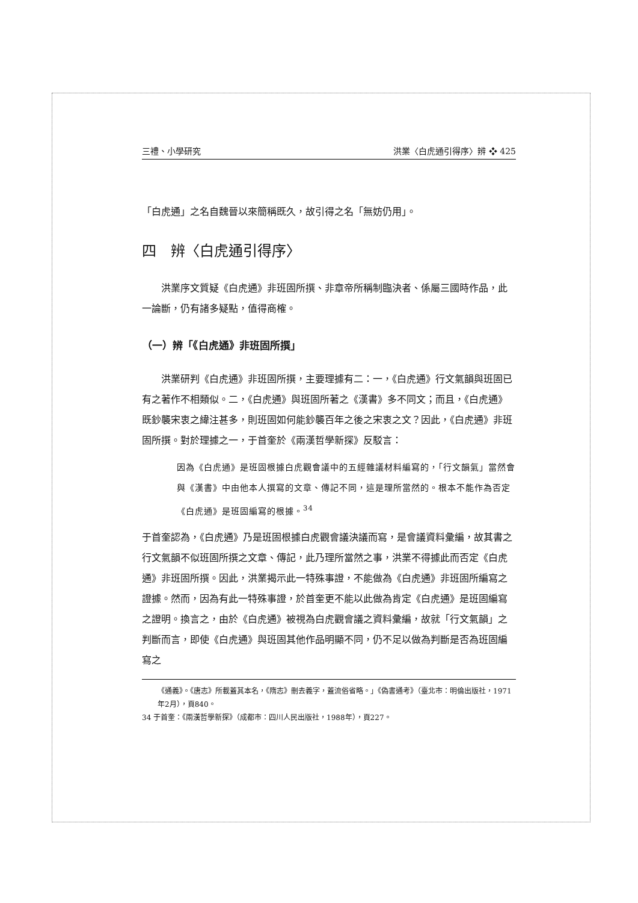三禮、小學研究 洪業〈白虎通引得序〉辨 ❖ 425
「白虎通」之名自魏晉以來簡稱既久，故引得之名「無妨仍用」。
四　辨〈白虎通引得序〉
洪業序文質疑《白虎通》非班固所撰、非章帝所稱制臨決者、係屬三國時作品，此一論斷，仍有諸多疑點，值得商榷。
（一）辨「《白虎通》非班固所撰」
洪業研判《白虎通》非班固所撰，主要理據有二：一，《白虎通》行文氣韻與班固已有之著作不相類似。二，《白虎通》與班固所著之《漢書》多不同文；而且，《白虎通》既鈔襲宋衷之緯注甚多，則班固如何能鈔襲百年之後之宋衷之文？因此，《白虎通》非班固所撰。對於理據之一，于首奎於《兩漢哲學新探》反駁言：
因為《白虎通》是班固根據白虎觀會議中的五經雜議材料編寫的，「行文韻氣」當然會與《漢書》中由他本人撰寫的文章、傳記不同，這是理所當然的。根本不能作為否定《白虎通》是班固編寫的根據。<sup>34</sup>
于首奎認為，《白虎通》乃是班固根據白虎觀會議決議而寫，是會議資料彙編，故其書之行文氣韻不似班固所撰之文章、傳記，此乃理所當然之事，洪業不得據此而否定《白虎通》非班固所撰。因此，洪業揭示此一特殊事證，不能做為《白虎通》非班固所編寫之證據。然而，因為有此一特殊事證，於首奎更不能以此做為肯定《白虎通》是班固編寫之證明。換言之，由於《白虎通》被視為白虎觀會議之資料彙編，故就「行文氣韻」之判斷而言，即使《白虎通》與班固其他作品明顯不同，仍不足以做為判斷是否為班固編寫之
《通義》。《唐志》所載蓋其本名，《隋志》刪去義字，蓋流俗省略。」《偽書通考》（臺北市：明倫出版社，1971年2月），頁840。
34 于首奎：《兩漢哲學新探》（成都市：四川人民出版社，1988年），頁227。